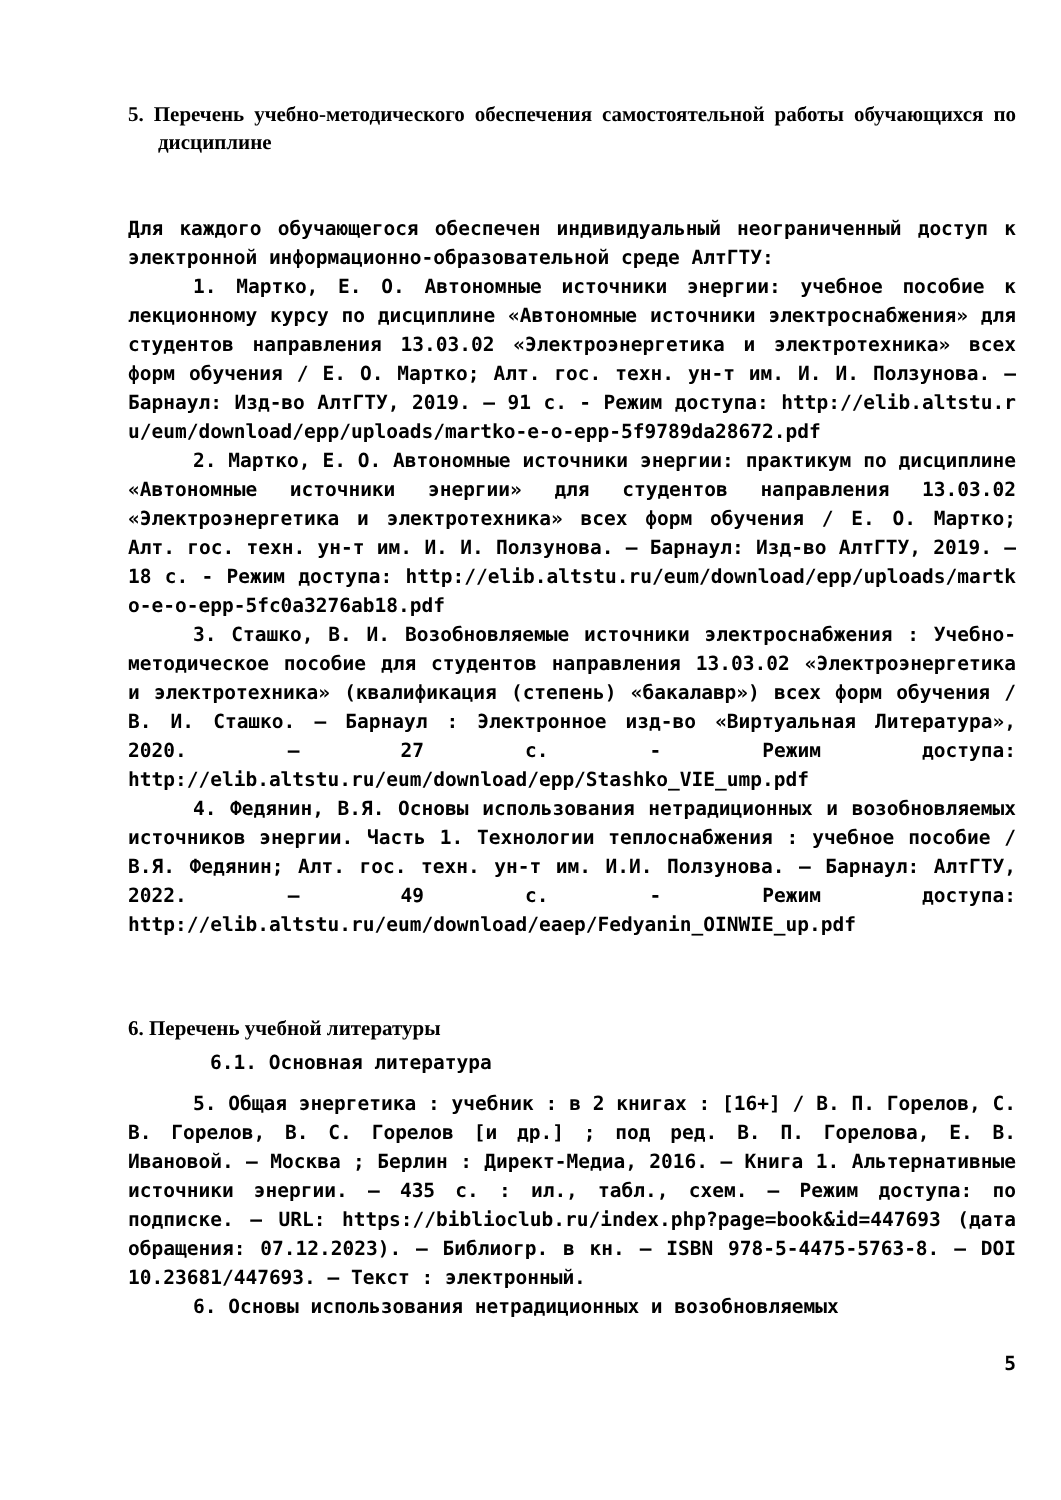5. Перечень учебно-методического обеспечения самостоятельной работы обучающихся по дисциплине
Для каждого обучающегося обеспечен индивидуальный неограниченный доступ к электронной информационно-образовательной среде АлтГТУ:
1. Мартко, Е. О. Автономные источники энергии: учебное пособие к лекционному курсу по дисциплине «Автономные источники электроснабжения» для студентов направления 13.03.02 «Электроэнергетика и электротехника» всех форм обучения / Е. О. Мартко; Алт. гос. техн. ун-т им. И. И. Ползунова. – Барнаул: Изд-во АлтГТУ, 2019. – 91 с. - Режим доступа: http://elib.altstu.ru/eum/download/epp/uploads/martko-e-o-epp-5f9789da28672.pdf
2. Мартко, Е. О. Автономные источники энергии: практикум по дисциплине «Автономные источники энергии» для студентов направления 13.03.02 «Электроэнергетика и электротехника» всех форм обучения / Е. О. Мартко; Алт. гос. техн. ун-т им. И. И. Ползунова. – Барнаул: Изд-во АлтГТУ, 2019. – 18 с. - Режим доступа: http://elib.altstu.ru/eum/download/epp/uploads/martko-e-o-epp-5fc0a3276ab18.pdf
3. Сташко, В. И. Возобновляемые источники электроснабжения : Учебно-методическое пособие для студентов направления 13.03.02 «Электроэнергетика и электротехника» (квалификация (степень) «бакалавр») всех форм обучения / В. И. Сташко. – Барнаул : Электронное изд-во «Виртуальная Литература», 2020. – 27 с. - Режим доступа: http://elib.altstu.ru/eum/download/epp/Stashko_VIE_ump.pdf
4. Федянин, В.Я. Основы использования нетрадиционных и возобновляемых источников энергии. Часть 1. Технологии теплоснабжения : учебное пособие / В.Я. Федянин; Алт. гос. техн. ун-т им. И.И. Ползунова. – Барнаул: АлтГТУ, 2022. – 49 с. - Режим доступа: http://elib.altstu.ru/eum/download/eaep/Fedyanin_OINWIE_up.pdf
6. Перечень учебной литературы
6.1. Основная литература
5. Общая энергетика : учебник : в 2 книгах : [16+] / В. П. Горелов, С. В. Горелов, В. С. Горелов [и др.] ; под ред. В. П. Горелова, Е. В. Ивановой. – Москва ; Берлин : Директ-Медиа, 2016. – Книга 1. Альтернативные источники энергии. – 435 с. : ил., табл., схем. – Режим доступа: по подписке. – URL: https://biblioclub.ru/index.php?page=book&id=447693 (дата обращения: 07.12.2023). – Библиогр. в кн. – ISBN 978-5-4475-5763-8. – DOI 10.23681/447693. – Текст : электронный.
6. Основы использования нетрадиционных и возобновляемых
5